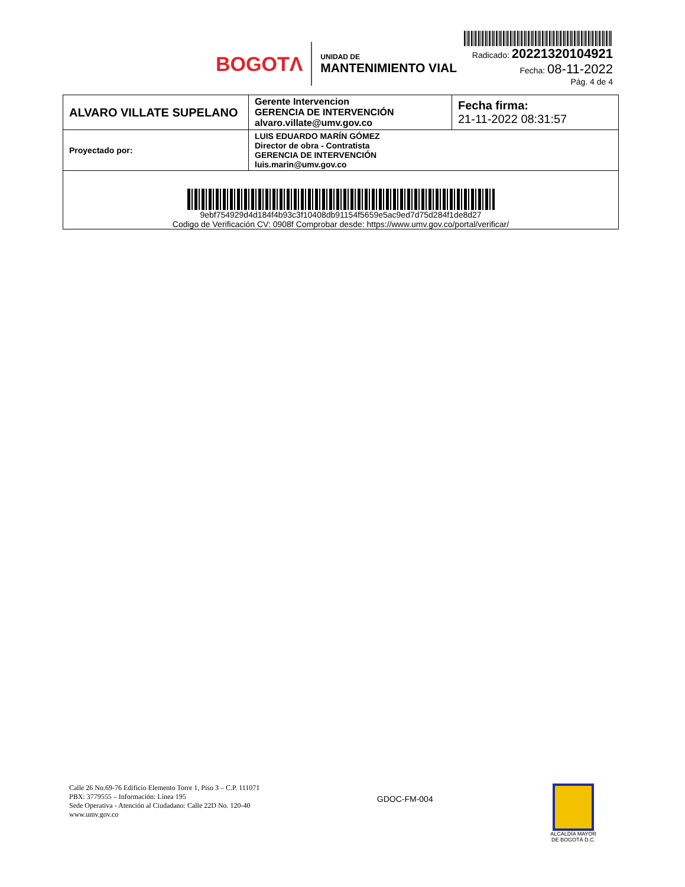BOGOTΛ
UNIDAD DE
MANTENIMIENTO VIAL
Radicado: 20221320104921
Fecha: 08-11-2022
Pág. 4 de 4
| ALVARO VILLATE SUPELANO | Gerente Intervencion GERENCIA DE INTERVENCIÓN alvaro.villate@umv.gov.co | Fecha firma: 21-11-2022 08:31:57 |
| Proyectado por: | LUIS EDUARDO MARÍN GÓMEZ Director de obra - Contratista GERENCIA DE INTERVENCIÓN luis.marin@umv.gov.co | |
| 9ebf754929d4d184f4b93c3f10408db91154f5659e5ac9ed7d75d284f1de8d27 Codigo de Verificación CV: 0908f Comprobar desde: https://www.umv.gov.co/portal/verificar/ | | |
Calle 26 No.69-76 Edificio Elemento Torre 1, Piso 3 – C.P. 111071
PBX: 3779555 – Información: Línea 195
Sede Operativa - Atención al Ciudadano: Calle 22D No. 120-40
www.umv.gov.co
GDOC-FM-004
ALCALDÍA MAYOR
DE BOGOTÁ D.C.